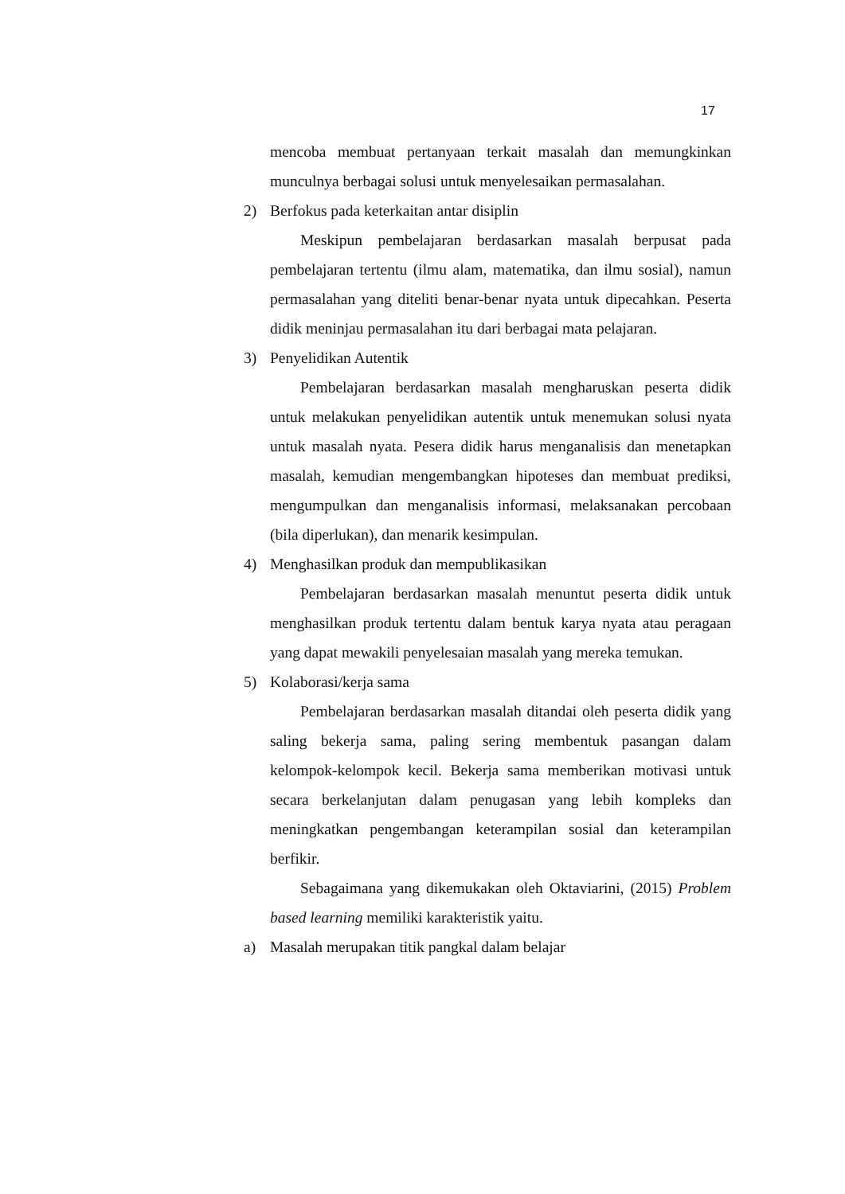17
mencoba membuat pertanyaan terkait masalah dan memungkinkan munculnya berbagai solusi untuk menyelesaikan permasalahan.
2) Berfokus pada keterkaitan antar disiplin
Meskipun pembelajaran berdasarkan masalah berpusat pada pembelajaran tertentu (ilmu alam, matematika, dan ilmu sosial), namun permasalahan yang diteliti benar-benar nyata untuk dipecahkan. Peserta didik meninjau permasalahan itu dari berbagai mata pelajaran.
3) Penyelidikan Autentik
Pembelajaran berdasarkan masalah mengharuskan peserta didik untuk melakukan penyelidikan autentik untuk menemukan solusi nyata untuk masalah nyata. Pesera didik harus menganalisis dan menetapkan masalah, kemudian mengembangkan hipoteses dan membuat prediksi, mengumpulkan dan menganalisis informasi, melaksanakan percobaan (bila diperlukan), dan menarik kesimpulan.
4) Menghasilkan produk dan mempublikasikan
Pembelajaran berdasarkan masalah menuntut peserta didik untuk menghasilkan produk tertentu dalam bentuk karya nyata atau peragaan yang dapat mewakili penyelesaian masalah yang mereka temukan.
5) Kolaborasi/kerja sama
Pembelajaran berdasarkan masalah ditandai oleh peserta didik yang saling bekerja sama, paling sering membentuk pasangan dalam kelompok-kelompok kecil. Bekerja sama memberikan motivasi untuk secara berkelanjutan dalam penugasan yang lebih kompleks dan meningkatkan pengembangan keterampilan sosial dan keterampilan berfikir.
Sebagaimana yang dikemukakan oleh Oktaviarini, (2015) Problem based learning memiliki karakteristik yaitu.
a) Masalah merupakan titik pangkal dalam belajar